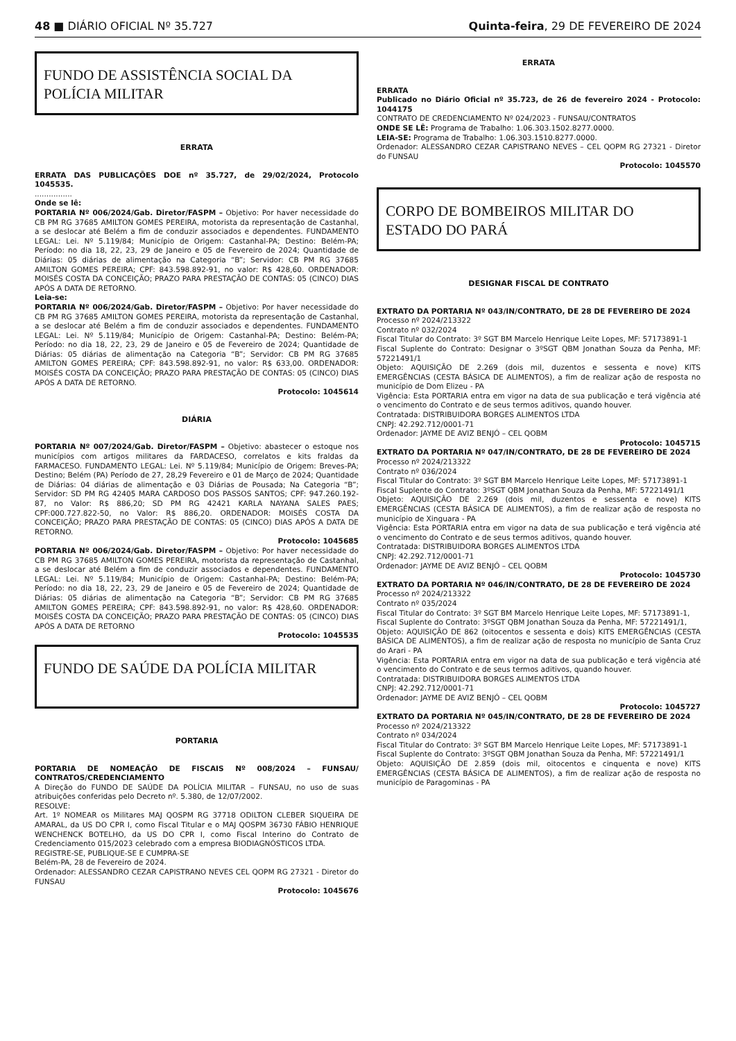48 ■ DIÁRIO OFICIAL Nº 35.727 Quinta-feira, 29 DE FEVEREIRO DE 2024
FUNDO DE ASSISTÊNCIA SOCIAL DA POLÍCIA MILITAR
ERRATA
ERRATA DAS PUBLICAÇÕES DOE nº 35.727, de 29/02/2024, Protocolo 1045535.
................
Onde se lê:
PORTARIA Nº 006/2024/Gab. Diretor/FASPM – Objetivo: Por haver necessidade do CB PM RG 37685 AMILTON GOMES PEREIRA, motorista da representação de Castanhal, a se deslocar até Belém a fim de conduzir associados e dependentes. FUNDAMENTO LEGAL: Lei. Nº 5.119/84; Município de Origem: Castanhal-PA; Destino: Belém-PA; Período: no dia 18, 22, 23, 29 de Janeiro e 05 de Fevereiro de 2024; Quantidade de Diárias: 05 diárias de alimentação na Categoria “B”; Servidor: CB PM RG 37685 AMILTON GOMES PEREIRA; CPF: 843.598.892-91, no valor: R$ 428,60. ORDENADOR: MOISÉS COSTA DA CONCEIÇÃO; PRAZO PARA PRESTAÇÃO DE CONTAS: 05 (CINCO) DIAS APÓS A DATA DE RETORNO.
Leia-se:
PORTARIA Nº 006/2024/Gab. Diretor/FASPM – Objetivo: Por haver necessidade do CB PM RG 37685 AMILTON GOMES PEREIRA, motorista da representação de Castanhal, a se deslocar até Belém a fim de conduzir associados e dependentes. FUNDAMENTO LEGAL: Lei. Nº 5.119/84; Município de Origem: Castanhal-PA; Destino: Belém-PA; Período: no dia 18, 22, 23, 29 de Janeiro e 05 de Fevereiro de 2024; Quantidade de Diárias: 05 diárias de alimentação na Categoria “B”; Servidor: CB PM RG 37685 AMILTON GOMES PEREIRA; CPF: 843.598.892-91, no valor: R$ 633,00. ORDENADOR: MOISÉS COSTA DA CONCEIÇÃO; PRAZO PARA PRESTAÇÃO DE CONTAS: 05 (CINCO) DIAS APÓS A DATA DE RETORNO.
Protocolo: 1045614
DIÁRIA
PORTARIA Nº 007/2024/Gab. Diretor/FASPM – Objetivo: abastecer o estoque nos municípios com artigos militares da FARDACESO, correlatos e kits fraldas da FARMACESO. FUNDAMENTO LEGAL: Lei. Nº 5.119/84; Município de Origem: Breves-PA; Destino; Belém (PA) Período de 27, 28,29 Fevereiro e 01 de Março de 2024; Quantidade de Diárias: 04 diárias de alimentação e 03 Diárias de Pousada; Na Categoria “B”; Servidor: SD PM RG 42405 MARA CARDOSO DOS PASSOS SANTOS; CPF: 947.260.192-87, no Valor: R$ 886,20; SD PM RG 42421 KARLA NAYANA SALES PAES; CPF:000.727.822-50, no Valor: R$ 886,20. ORDENADOR: MOISÉS COSTA DA CONCEIÇÃO; PRAZO PARA PRESTAÇÃO DE CONTAS: 05 (CINCO) DIAS APÓS A DATA DE RETORNO.
Protocolo: 1045685
PORTARIA Nº 006/2024/Gab. Diretor/FASPM – Objetivo: Por haver necessidade do CB PM RG 37685 AMILTON GOMES PEREIRA, motorista da representação de Castanhal, a se deslocar até Belém a fim de conduzir associados e dependentes. FUNDAMENTO LEGAL: Lei. Nº 5.119/84; Município de Origem: Castanhal-PA; Destino: Belém-PA; Período: no dia 18, 22, 23, 29 de Janeiro e 05 de Fevereiro de 2024; Quantidade de Diárias: 05 diárias de alimentação na Categoria “B”; Servidor: CB PM RG 37685 AMILTON GOMES PEREIRA; CPF: 843.598.892-91, no valor: R$ 428,60. ORDENADOR: MOISÉS COSTA DA CONCEIÇÃO; PRAZO PARA PRESTAÇÃO DE CONTAS: 05 (CINCO) DIAS APÓS A DATA DE RETORNO
Protocolo: 1045535
FUNDO DE SAÚDE DA POLÍCIA MILITAR
PORTARIA
PORTARIA DE NOMEAÇÃO DE FISCAIS Nº 008/2024 – FUNSAU/ CONTRATOS/CREDENCIAMENTO
A Direção do FUNDO DE SAÚDE DA POLÍCIA MILITAR – FUNSAU, no uso de suas atribuições conferidas pelo Decreto nº. 5.380, de 12/07/2002.
RESOLVE:
Art. 1º NOMEAR os Militares MAJ QOSPM RG 37718 ODILTON CLEBER SIQUEIRA DE AMARAL, da US DO CPR I, como Fiscal Titular e o MAJ QOSPM 36730 FÁBIO HENRIQUE WENCHENCK BOTELHO, da US DO CPR I, como Fiscal Interino do Contrato de Credenciamento 015/2023 celebrado com a empresa BIODIAGNÓSTICOS LTDA.
REGISTRE-SE, PUBLIQUE-SE E CUMPRA-SE
Belém-PA, 28 de Fevereiro de 2024.
Ordenador: ALESSANDRO CEZAR CAPISTRANO NEVES CEL QOPM RG 27321 - Diretor do FUNSAU
Protocolo: 1045676
ERRATA
ERRATA
Publicado no Diário Oficial nº 35.723, de 26 de fevereiro 2024 - Protocolo: 1044175
CONTRATO DE CREDENCIAMENTO Nº 024/2023 - FUNSAU/CONTRATOS
ONDE SE LÊ: Programa de Trabalho: 1.06.303.1502.8277.0000.
LEIA-SE: Programa de Trabalho: 1.06.303.1510.8277.0000.
Ordenador: ALESSANDRO CEZAR CAPISTRANO NEVES – CEL QOPM RG 27321 - Diretor do FUNSAU
Protocolo: 1045570
CORPO DE BOMBEIROS MILITAR DO ESTADO DO PARÁ
DESIGNAR FISCAL DE CONTRATO
EXTRATO DA PORTARIA Nº 043/IN/CONTRATO, DE 28 DE FEVEREIRO DE 2024
Processo nº 2024/213322
Contrato nº 032/2024
Fiscal Titular do Contrato: 3º SGT BM Marcelo Henrique Leite Lopes, MF: 57173891-1
Fiscal Suplente do Contrato: Designar o 3ºSGT QBM Jonathan Souza da Penha, MF: 57221491/1
Objeto: AQUISIÇÃO DE 2.269 (dois mil, duzentos e sessenta e nove) KITS EMERGÊNCIAS (CESTA BÁSICA DE ALIMENTOS), a fim de realizar ação de resposta no município de Dom Elizeu - PA
Vigência: Esta PORTARIA entra em vigor na data de sua publicação e terá vigência até o vencimento do Contrato e de seus termos aditivos, quando houver.
Contratada: DISTRIBUIDORA BORGES ALIMENTOS LTDA
CNPJ: 42.292.712/0001-71
Ordenador: JAYME DE AVIZ BENJÓ – CEL QOBM
Protocolo: 1045715
EXTRATO DA PORTARIA Nº 047/IN/CONTRATO, DE 28 DE FEVEREIRO DE 2024
Processo nº 2024/213322
Contrato nº 036/2024
Fiscal Titular do Contrato: 3º SGT BM Marcelo Henrique Leite Lopes, MF: 57173891-1
Fiscal Suplente do Contrato: 3ºSGT QBM Jonathan Souza da Penha, MF: 57221491/1
Objeto: AQUISIÇÃO DE 2.269 (dois mil, duzentos e sessenta e nove) KITS EMERGÊNCIAS (CESTA BÁSICA DE ALIMENTOS), a fim de realizar ação de resposta no município de Xinguara - PA
Vigência: Esta PORTARIA entra em vigor na data de sua publicação e terá vigência até o vencimento do Contrato e de seus termos aditivos, quando houver.
Contratada: DISTRIBUIDORA BORGES ALIMENTOS LTDA
CNPJ: 42.292.712/0001-71
Ordenador: JAYME DE AVIZ BENJÓ – CEL QOBM
Protocolo: 1045730
EXTRATO DA PORTARIA Nº 046/IN/CONTRATO, DE 28 DE FEVEREIRO DE 2024
Processo nº 2024/213322
Contrato nº 035/2024
Fiscal Titular do Contrato: 3º SGT BM Marcelo Henrique Leite Lopes, MF: 57173891-1,
Fiscal Suplente do Contrato: 3ºSGT QBM Jonathan Souza da Penha, MF: 57221491/1,
Objeto: AQUISIÇÃO DE 862 (oitocentos e sessenta e dois) KITS EMERGÊNCIAS (CESTA BÁSICA DE ALIMENTOS), a fim de realizar ação de resposta no município de Santa Cruz do Arari - PA
Vigência: Esta PORTARIA entra em vigor na data de sua publicação e terá vigência até o vencimento do Contrato e de seus termos aditivos, quando houver.
Contratada: DISTRIBUIDORA BORGES ALIMENTOS LTDA
CNPJ: 42.292.712/0001-71
Ordenador: JAYME DE AVIZ BENJÓ – CEL QOBM
Protocolo: 1045727
EXTRATO DA PORTARIA Nº 045/IN/CONTRATO, DE 28 DE FEVEREIRO DE 2024
Processo nº 2024/213322
Contrato nº 034/2024
Fiscal Titular do Contrato: 3º SGT BM Marcelo Henrique Leite Lopes, MF: 57173891-1
Fiscal Suplente do Contrato: 3ºSGT QBM Jonathan Souza da Penha, MF: 57221491/1
Objeto: AQUISIÇÃO DE 2.859 (dois mil, oitocentos e cinquenta e nove) KITS EMERGÊNCIAS (CESTA BÁSICA DE ALIMENTOS), a fim de realizar ação de resposta no município de Paragominas - PA